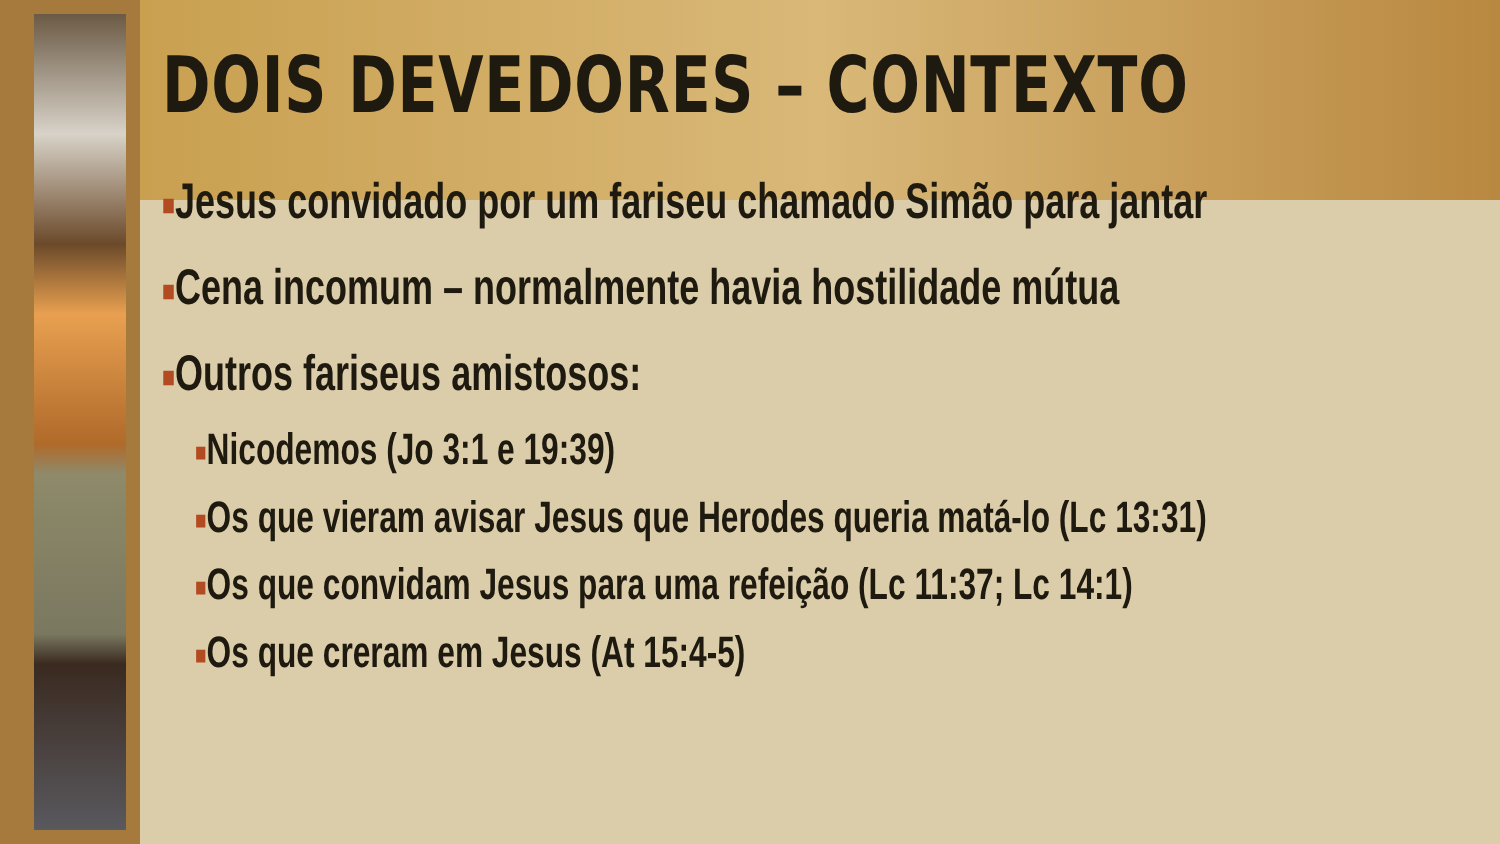DOIS DEVEDORES – CONTEXTO
■Jesus convidado por um fariseu chamado Simão para jantar
■Cena incomum – normalmente havia hostilidade mútua
■Outros fariseus amistosos:
■Nicodemos (Jo 3:1 e 19:39)
■Os que vieram avisar Jesus que Herodes queria matá-lo (Lc 13:31)
■Os que convidam Jesus para uma refeição (Lc 11:37; Lc 14:1)
■Os que creram em Jesus (At 15:4-5)